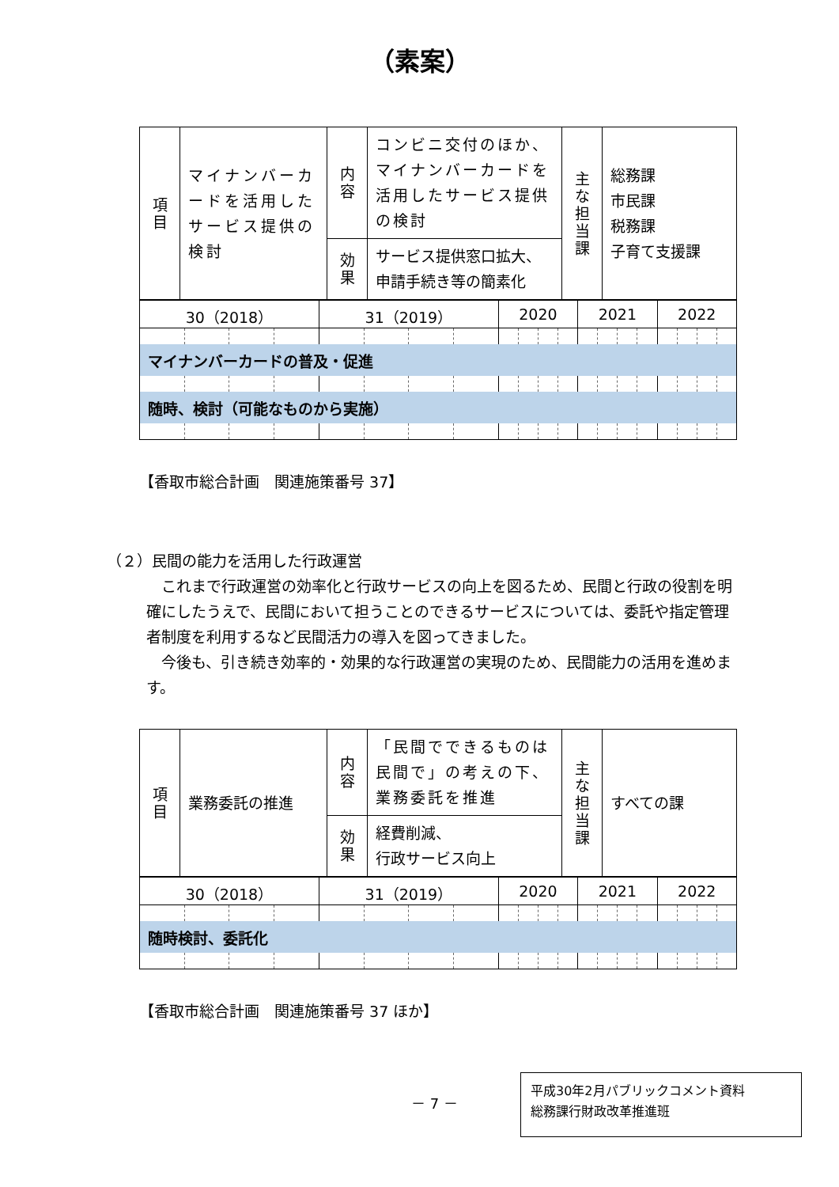（素案）
| 項 目 | マイナンバーカードを活用したサービス提供の検討 | 内 容 | コンビニ交付のほか、マイナンバーカードを活用したサービス提供の検討 | 主 な 担 当 課 | 総務課 市民課 税務課 子育て支援課 |
| | | 効 果 | サービス提供窓口拡大、申請手続き等の簡素化 | | |
| 30（2018） | | | | 31（2019） | | | | 2020 | | | | 2021 | | | | 2022 | | | |
| マイナンバーカードの普及・促進 | | | | | | | | | | | | | | | | | | | |
| 随時、検討（可能なものから実施） | | | | | | | | | | | | | | | | | | | |
【香取市総合計画　関連施策番号 37】
（２）民間の能力を活用した行政運営
これまで行政運営の効率化と行政サービスの向上を図るため、民間と行政の役割を明確にしたうえで、民間において担うことのできるサービスについては、委託や指定管理者制度を利用するなど民間活力の導入を図ってきました。
今後も、引き続き効率的・効果的な行政運営の実現のため、民間能力の活用を進めます。
| 項 目 | 業務委託の推進 | 内 容 | 「民間でできるものは民間で」の考えの下、業務委託を推進 | 主 な 担 当 課 | すべての課 |
| | | 効 果 | 経費削減、 行政サービス向上 | | |
| 30（2018） | | | | 31（2019） | | | | 2020 | | | | 2021 | | | | 2022 | | | |
| 随時検討、委託化 | | | | | | | | | | | | | | | | | | | |
【香取市総合計画　関連施策番号 37 ほか】
－ 7 －
平成30年2月パブリックコメント資料
総務課行財政改革推進班